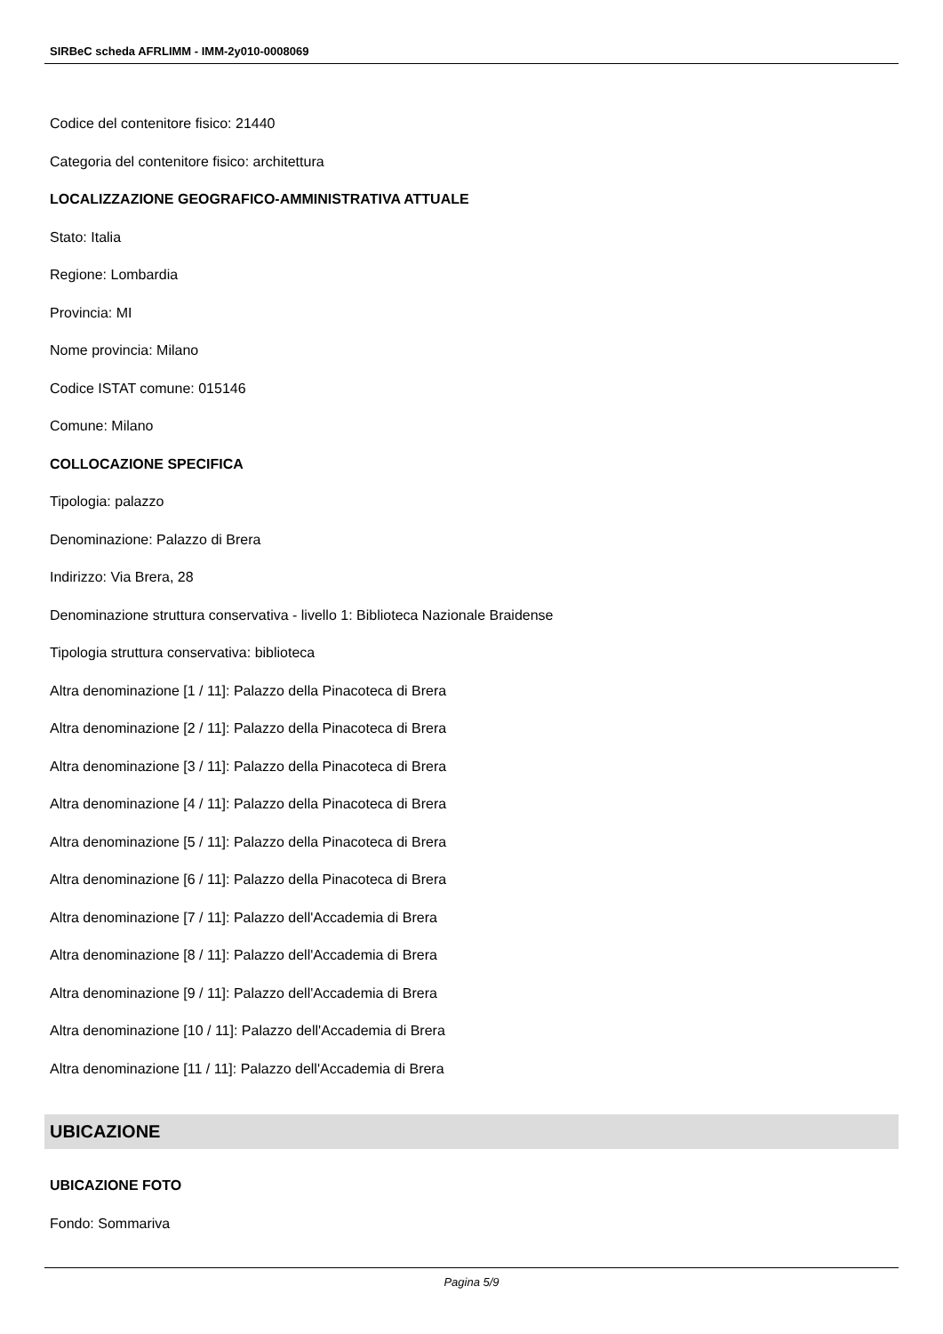SIRBeC scheda AFRLIMM - IMM-2y010-0008069
Codice del contenitore fisico: 21440
Categoria del contenitore fisico: architettura
LOCALIZZAZIONE GEOGRAFICO-AMMINISTRATIVA ATTUALE
Stato: Italia
Regione: Lombardia
Provincia: MI
Nome provincia: Milano
Codice ISTAT comune: 015146
Comune: Milano
COLLOCAZIONE SPECIFICA
Tipologia: palazzo
Denominazione: Palazzo di Brera
Indirizzo: Via Brera, 28
Denominazione struttura conservativa - livello 1: Biblioteca Nazionale Braidense
Tipologia struttura conservativa: biblioteca
Altra denominazione [1 / 11]: Palazzo della Pinacoteca di Brera
Altra denominazione [2 / 11]: Palazzo della Pinacoteca di Brera
Altra denominazione [3 / 11]: Palazzo della Pinacoteca di Brera
Altra denominazione [4 / 11]: Palazzo della Pinacoteca di Brera
Altra denominazione [5 / 11]: Palazzo della Pinacoteca di Brera
Altra denominazione [6 / 11]: Palazzo della Pinacoteca di Brera
Altra denominazione [7 / 11]: Palazzo dell'Accademia di Brera
Altra denominazione [8 / 11]: Palazzo dell'Accademia di Brera
Altra denominazione [9 / 11]: Palazzo dell'Accademia di Brera
Altra denominazione [10 / 11]: Palazzo dell'Accademia di Brera
Altra denominazione [11 / 11]: Palazzo dell'Accademia di Brera
UBICAZIONE
UBICAZIONE FOTO
Fondo: Sommariva
Pagina 5/9